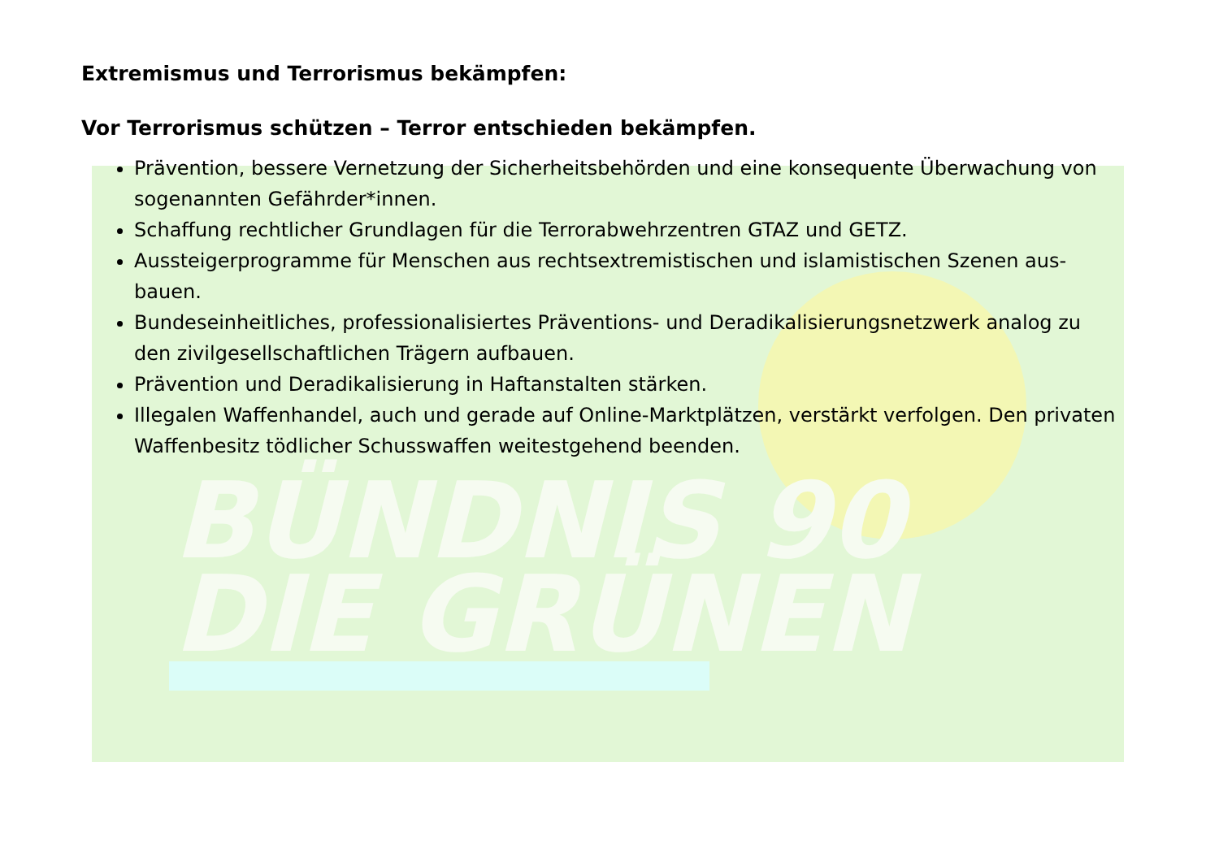BÜNDNIS 90
DIE GRÜNEN
Extremismus und Terrorismus bekämpfen:
Vor Terrorismus schützen – Terror entschieden bekämpfen.
Prävention, bessere Vernetzung der Sicherheitsbehörden und eine konsequente Überwachung von sogenannten Gefährder*innen.
Schaffung rechtlicher Grundlagen für die Terrorabwehrzentren GTAZ und GETZ.
Aussteigerprogramme für Menschen aus rechtsextremistischen und islamistischen Szenen aus­bauen.
Bundeseinheitliches, professionalisiertes Präventions- und Deradikalisierungsnetzwerk analog zu den zivilgesellschaftlichen Trägern aufbauen.
Prävention und Deradikalisierung in Haftanstalten stärken.
Illegalen Waffenhandel, auch und gerade auf Online-Marktplätzen, verstärkt verfolgen. Den privaten Waffenbesitz tödlicher Schusswaffen weitestgehend beenden.